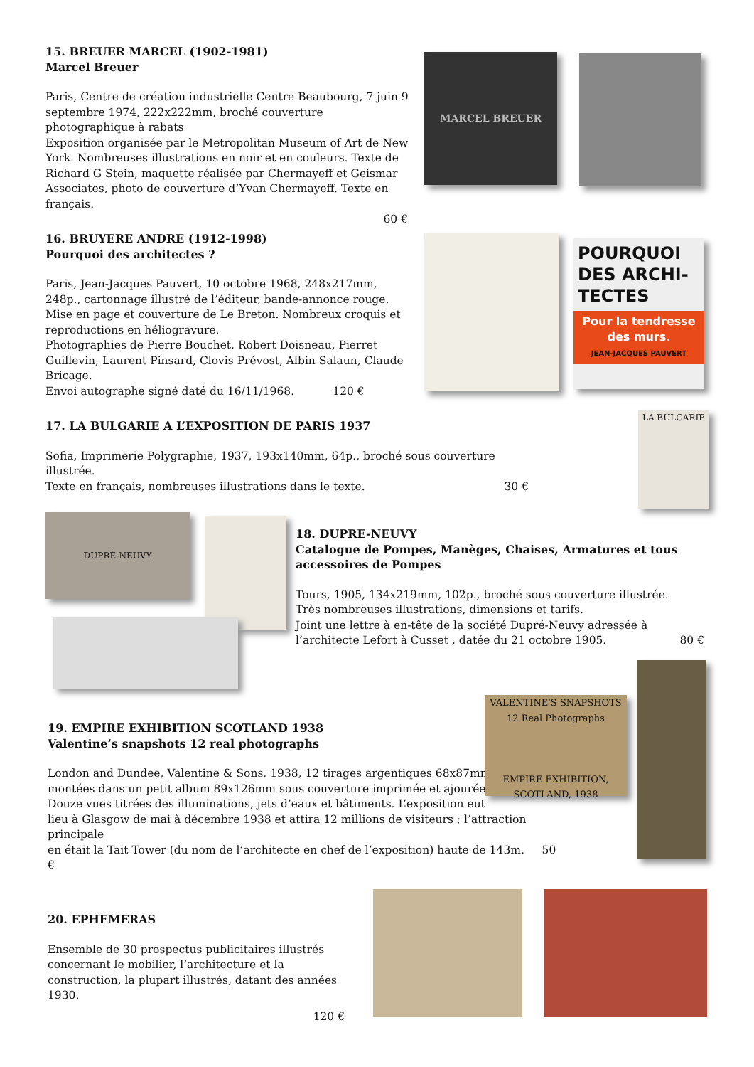15. BREUER MARCEL (1902-1981)
Marcel Breuer
Paris, Centre de création industrielle Centre Beaubourg, 7 juin 9 septembre 1974, 222x222mm, broché couverture photographique à rabats
Exposition organisée par le Metropolitan Museum of Art de New York. Nombreuses illustrations en noir et en couleurs. Texte de Richard G Stein, maquette réalisée par Chermayeff et Geismar Associates, photo de couverture d’Yvan Chermayeff. Texte en français.
60 €
MARCEL BREUER
16. BRUYERE ANDRE (1912-1998)
Pourquoi des architectes ?
Paris, Jean-Jacques Pauvert, 10 octobre 1968, 248x217mm, 248p., cartonnage illustré de l’éditeur, bande-annonce rouge.
Mise en page et couverture de Le Breton. Nombreux croquis et reproductions en héliogravure.
Photographies de Pierre Bouchet, Robert Doisneau, Pierret Guillevin, Laurent Pinsard, Clovis Prévost, Albin Salaun, Claude Bricage.
Envoi autographe signé daté du 16/11/1968. 120 €
POURQUOI DES ARCHI-TECTES
Pour la tendresse des murs.
JEAN-JACQUES PAUVERT
17. LA BULGARIE A L’EXPOSITION DE PARIS 1937
Sofia, Imprimerie Polygraphie, 1937, 193x140mm, 64p., broché sous couverture illustrée.
Texte en français, nombreuses illustrations dans le texte. 30 €
LA BULGARIE
DUPRÉ-NEUVY
18. DUPRE-NEUVY
Catalogue de Pompes, Manèges, Chaises, Armatures et tous accessoires de Pompes
Tours, 1905, 134x219mm, 102p., broché sous couverture illustrée.
Très nombreuses illustrations, dimensions et tarifs.
Joint une lettre à en-tête de la société Dupré-Neuvy adressée à l’architecte Lefort à Cusset , datée du 21 octobre 1905. 80 €
19. EMPIRE EXHIBITION SCOTLAND 1938
Valentine’s snapshots 12 real photographs
London and Dundee, Valentine & Sons, 1938, 12 tirages argentiques 68x87mm,
montées dans un petit album 89x126mm sous couverture imprimée et ajourée.
Douze vues titrées des illuminations, jets d’eaux et bâtiments. L’exposition eut
lieu à Glasgow de mai à décembre 1938 et attira 12 millions de visiteurs ; l’attraction principale
en était la Tait Tower (du nom de l’architecte en chef de l’exposition) haute de 143m. 50 €
VALENTINE'S SNAPSHOTS 12 Real Photographs
EMPIRE EXHIBITION, SCOTLAND, 1938
20. EPHEMERAS
Ensemble de 30 prospectus publicitaires illustrés concernant le mobilier, l’architecture et la construction, la plupart illustrés, datant des années 1930.
120 €